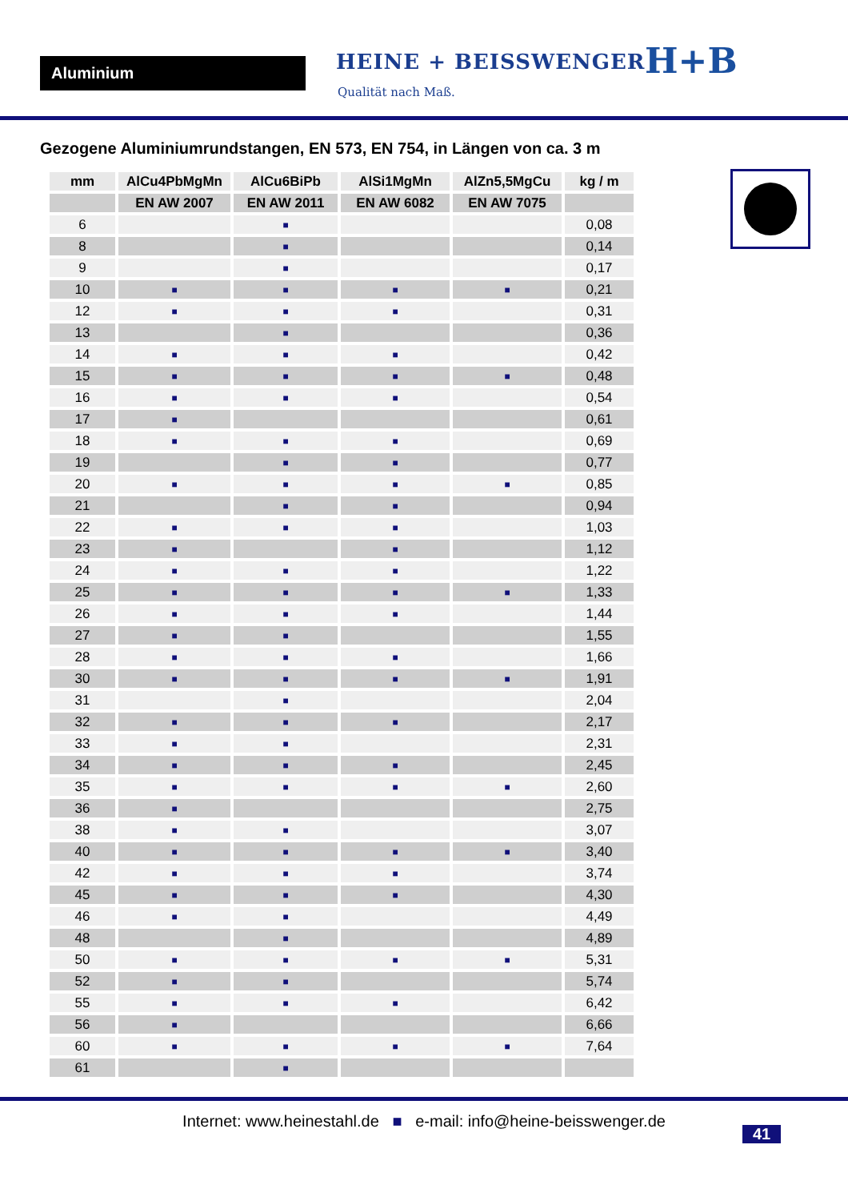Aluminium HEINE + BEISSWENGER
Qualität nach Maß.
H+B
Gezogene Aluminiumrundstangen, EN 573, EN 754, in Längen von ca. 3 m
| mm | AlCu4PbMgMn | AlCu6BiPb | AlSi1MgMn | AlZn5,5MgCu | kg / m |
| --- | --- | --- | --- | --- | --- |
| | EN AW 2007 | EN AW 2011 | EN AW 6082 | EN AW 7075 | |
| 6 | | ■ | | | 0,08 |
| 8 | | ■ | | | 0,14 |
| 9 | | ■ | | | 0,17 |
| 10 | ■ | ■ | ■ | ■ | 0,21 |
| 12 | ■ | ■ | ■ | | 0,31 |
| 13 | | ■ | | | 0,36 |
| 14 | ■ | ■ | ■ | | 0,42 |
| 15 | ■ | ■ | ■ | ■ | 0,48 |
| 16 | ■ | ■ | ■ | | 0,54 |
| 17 | ■ | | | | 0,61 |
| 18 | ■ | ■ | ■ | | 0,69 |
| 19 | | ■ | ■ | | 0,77 |
| 20 | ■ | ■ | ■ | ■ | 0,85 |
| 21 | | ■ | ■ | | 0,94 |
| 22 | ■ | ■ | ■ | | 1,03 |
| 23 | ■ | | ■ | | 1,12 |
| 24 | ■ | ■ | ■ | | 1,22 |
| 25 | ■ | ■ | ■ | ■ | 1,33 |
| 26 | ■ | ■ | ■ | | 1,44 |
| 27 | ■ | ■ | | | 1,55 |
| 28 | ■ | ■ | ■ | | 1,66 |
| 30 | ■ | ■ | ■ | ■ | 1,91 |
| 31 | | ■ | | | 2,04 |
| 32 | ■ | ■ | ■ | | 2,17 |
| 33 | ■ | ■ | | | 2,31 |
| 34 | ■ | ■ | ■ | | 2,45 |
| 35 | ■ | ■ | ■ | ■ | 2,60 |
| 36 | ■ | | | | 2,75 |
| 38 | ■ | ■ | | | 3,07 |
| 40 | ■ | ■ | ■ | ■ | 3,40 |
| 42 | ■ | ■ | ■ | | 3,74 |
| 45 | ■ | ■ | ■ | | 4,30 |
| 46 | ■ | ■ | | | 4,49 |
| 48 | | ■ | | | 4,89 |
| 50 | ■ | ■ | ■ | ■ | 5,31 |
| 52 | ■ | ■ | | | 5,74 |
| 55 | ■ | ■ | ■ | | 6,42 |
| 56 | ■ | | | | 6,66 |
| 60 | ■ | ■ | ■ | ■ | 7,64 |
| 61 | | ■ | | | |
Internet: www.heinestahl.de ■ e-mail: info@heine-beisswenger.de
41